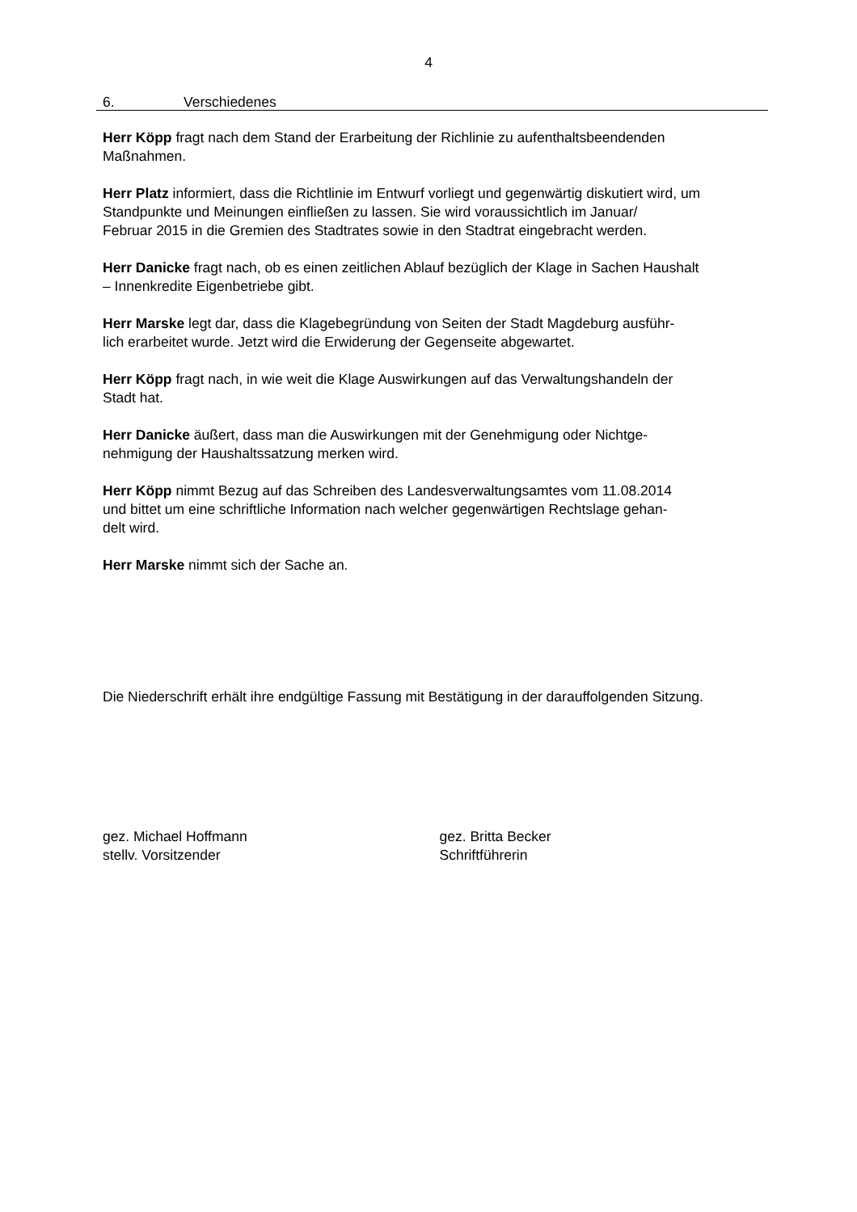4
6. Verschiedenes
Herr Köpp fragt nach dem Stand der Erarbeitung der Richlinie zu aufenthaltsbeendenden
Maßnahmen.
Herr Platz informiert, dass die Richtlinie im Entwurf vorliegt und gegenwärtig diskutiert wird, um
Standpunkte und Meinungen einfließen zu lassen. Sie wird voraussichtlich im Januar/
Februar 2015 in die Gremien des Stadtrates sowie in den Stadtrat eingebracht werden.
Herr Danicke fragt nach, ob es einen zeitlichen Ablauf bezüglich der Klage in Sachen Haushalt
– Innenkredite Eigenbetriebe gibt.
Herr Marske legt dar, dass die Klagebegründung von Seiten der Stadt Magdeburg ausführ-
lich erarbeitet wurde. Jetzt wird die Erwiderung der Gegenseite abgewartet.
Herr Köpp fragt nach, in wie weit die Klage Auswirkungen auf das Verwaltungshandeln der
Stadt hat.
Herr Danicke äußert, dass man die Auswirkungen mit der Genehmigung oder Nichtge-
nehmigung der Haushaltssatzung merken wird.
Herr Köpp nimmt Bezug auf das Schreiben des Landesverwaltungsamtes vom 11.08.2014
und bittet um eine schriftliche Information nach welcher gegenwärtigen Rechtslage gehan-
delt wird.
Herr Marske nimmt sich der Sache an.
Die Niederschrift erhält ihre endgültige Fassung mit Bestätigung in der darauffolgenden Sitzung.
gez. Michael Hoffmann
stellv. Vorsitzender
gez. Britta Becker
Schriftführerin